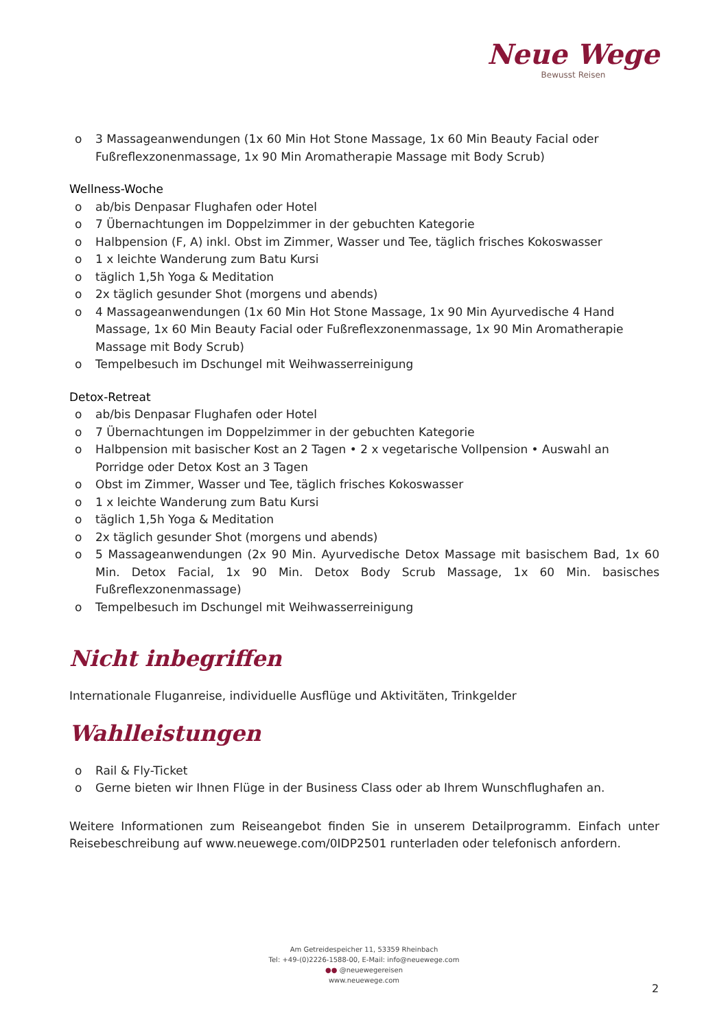Neue Wege
Bewusst Reisen
o 3 Massageanwendungen (1x 60 Min Hot Stone Massage, 1x 60 Min Beauty Facial oder Fußreflexzonenmassage, 1x 90 Min Aromatherapie Massage mit Body Scrub)
Wellness-Woche
o ab/bis Denpasar Flughafen oder Hotel
o 7 Übernachtungen im Doppelzimmer in der gebuchten Kategorie
o Halbpension (F, A) inkl. Obst im Zimmer, Wasser und Tee, täglich frisches Kokoswasser
o 1 x leichte Wanderung zum Batu Kursi
o täglich 1,5h Yoga & Meditation
o 2x täglich gesunder Shot (morgens und abends)
o 4 Massageanwendungen (1x 60 Min Hot Stone Massage, 1x 90 Min Ayurvedische 4 Hand Massage, 1x 60 Min Beauty Facial oder Fußreflexzonenmassage, 1x 90 Min Aromatherapie Massage mit Body Scrub)
o Tempelbesuch im Dschungel mit Weihwasserreinigung
Detox-Retreat
o ab/bis Denpasar Flughafen oder Hotel
o 7 Übernachtungen im Doppelzimmer in der gebuchten Kategorie
o Halbpension mit basischer Kost an 2 Tagen • 2 x vegetarische Vollpension • Auswahl an Porridge oder Detox Kost an 3 Tagen
o Obst im Zimmer, Wasser und Tee, täglich frisches Kokoswasser
o 1 x leichte Wanderung zum Batu Kursi
o täglich 1,5h Yoga & Meditation
o 2x täglich gesunder Shot (morgens und abends)
o 5 Massageanwendungen (2x 90 Min. Ayurvedische Detox Massage mit basischem Bad, 1x 60 Min. Detox Facial, 1x 90 Min. Detox Body Scrub Massage, 1x 60 Min. basisches Fußreflexzonenmassage)
o Tempelbesuch im Dschungel mit Weihwasserreinigung
Nicht inbegriffen
Internationale Fluganreise, individuelle Ausflüge und Aktivitäten, Trinkgelder
Wahlleistungen
o Rail & Fly-Ticket
o Gerne bieten wir Ihnen Flüge in der Business Class oder ab Ihrem Wunschflughafen an.
Weitere Informationen zum Reiseangebot finden Sie in unserem Detailprogramm. Einfach unter Reisebeschreibung auf www.neuewege.com/0IDP2501 runterladen oder telefonisch anfordern.
Am Getreidespeicher 11, 53359 Rheinbach
Tel: +49-(0)2226-1588-00, E-Mail: info@neuewege.com
●● @neuewegereisen
www.neuewege.com
2